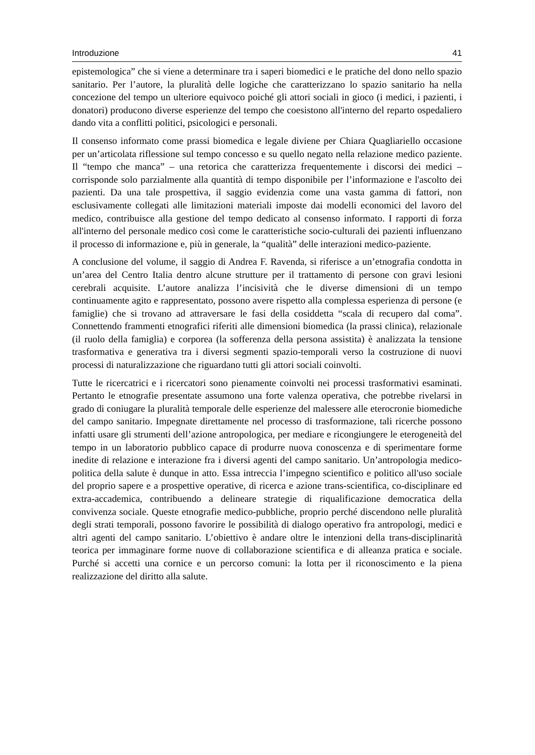Introduzione 41
epistemologica” che si viene a determinare tra i saperi biomedici e le pratiche del dono nello spazio sanitario. Per l’autore, la pluralità delle logiche che caratterizzano lo spazio sanitario ha nella concezione del tempo un ulteriore equivoco poiché gli attori sociali in gioco (i medici, i pazienti, i donatori) producono diverse esperienze del tempo che coesistono all'interno del reparto ospedaliero dando vita a conflitti politici, psicologici e personali.
Il consenso informato come prassi biomedica e legale diviene per Chiara Quagliariello occasione per un’articolata riflessione sul tempo concesso e su quello negato nella relazione medico paziente. Il “tempo che manca” – una retorica che caratterizza frequentemente i discorsi dei medici – corrisponde solo parzialmente alla quantità di tempo disponibile per l’informazione e l'ascolto dei pazienti. Da una tale prospettiva, il saggio evidenzia come una vasta gamma di fattori, non esclusivamente collegati alle limitazioni materiali imposte dai modelli economici del lavoro del medico, contribuisce alla gestione del tempo dedicato al consenso informato. I rapporti di forza all'interno del personale medico così come le caratteristiche socio-culturali dei pazienti influenzano il processo di informazione e, più in generale, la “qualità” delle interazioni medico-paziente.
A conclusione del volume, il saggio di Andrea F. Ravenda, si riferisce a un’etnografia condotta in un’area del Centro Italia dentro alcune strutture per il trattamento di persone con gravi lesioni cerebrali acquisite. L’autore analizza l’incisività che le diverse dimensioni di un tempo continuamente agito e rappresentato, possono avere rispetto alla complessa esperienza di persone (e famiglie) che si trovano ad attraversare le fasi della cosiddetta “scala di recupero dal coma”. Connettendo frammenti etnografici riferiti alle dimensioni biomedica (la prassi clinica), relazionale (il ruolo della famiglia) e corporea (la sofferenza della persona assistita) è analizzata la tensione trasformativa e generativa tra i diversi segmenti spazio-temporali verso la costruzione di nuovi processi di naturalizzazione che riguardano tutti gli attori sociali coinvolti.
Tutte le ricercatrici e i ricercatori sono pienamente coinvolti nei processi trasformativi esaminati. Pertanto le etnografie presentate assumono una forte valenza operativa, che potrebbe rivelarsi in grado di coniugare la pluralità temporale delle esperienze del malessere alle eterocronie biomediche del campo sanitario. Impegnate direttamente nel processo di trasformazione, tali ricerche possono infatti usare gli strumenti dell’azione antropologica, per mediare e ricongiungere le eterogeneità del tempo in un laboratorio pubblico capace di produrre nuova conoscenza e di sperimentare forme inedite di relazione e interazione fra i diversi agenti del campo sanitario. Un’antropologia medico-politica della salute è dunque in atto. Essa intreccia l’impegno scientifico e politico all'uso sociale del proprio sapere e a prospettive operative, di ricerca e azione trans-scientifica, co-disciplinare ed extra-accademica, contribuendo a delineare strategie di riqualificazione democratica della convivenza sociale. Queste etnografie medico-pubbliche, proprio perché discendono nelle pluralità degli strati temporali, possono favorire le possibilità di dialogo operativo fra antropologi, medici e altri agenti del campo sanitario. L’obiettivo è andare oltre le intenzioni della trans-disciplinarità teorica per immaginare forme nuove di collaborazione scientifica e di alleanza pratica e sociale. Purché si accetti una cornice e un percorso comuni: la lotta per il riconoscimento e la piena realizzazione del diritto alla salute.